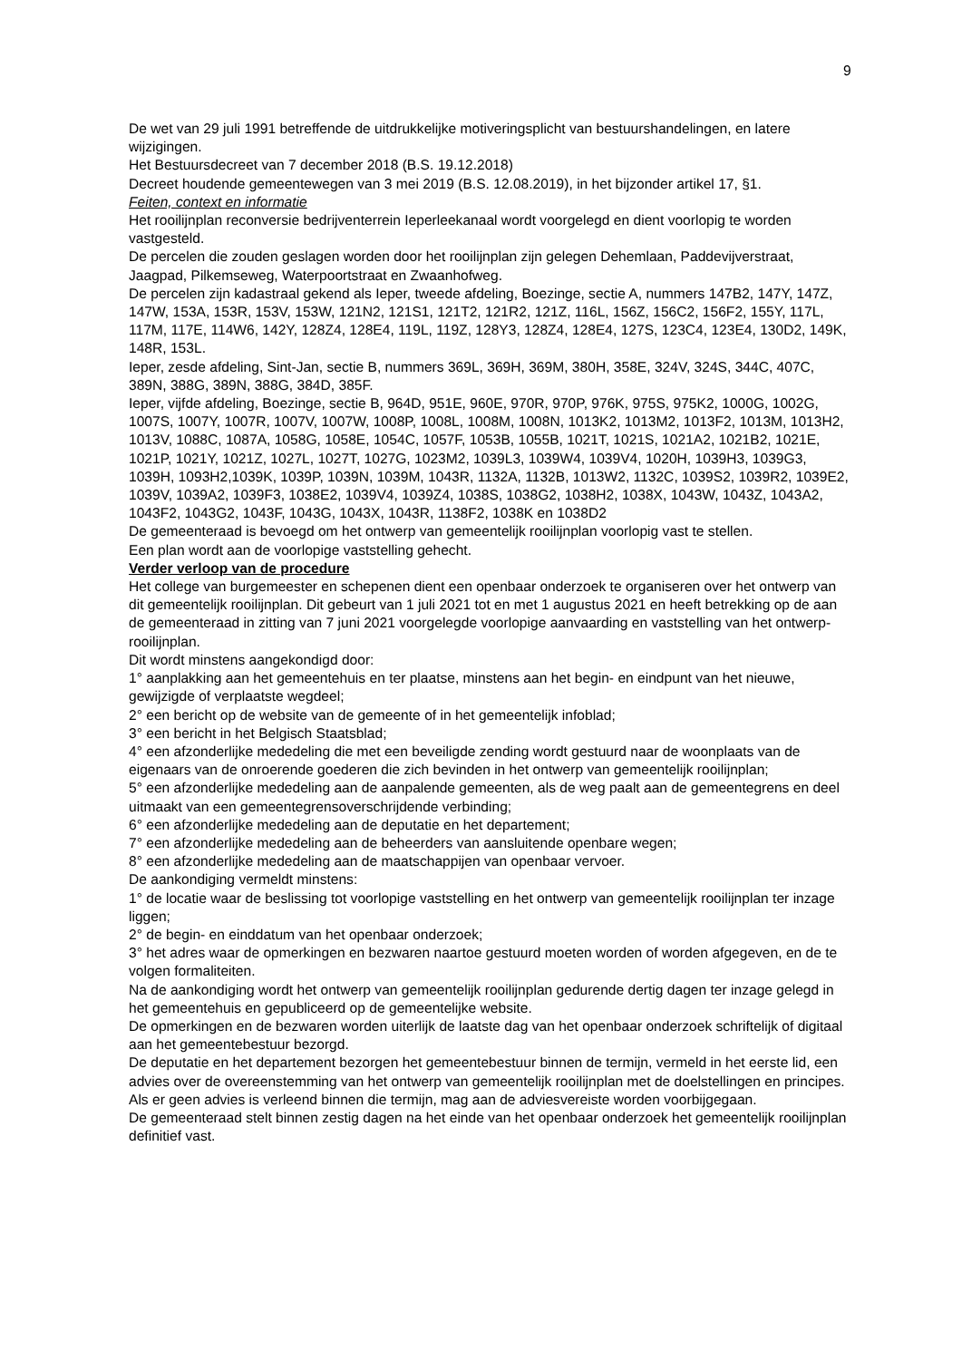9
De wet van 29 juli 1991 betreffende de uitdrukkelijke motiveringsplicht van bestuurshandelingen, en latere wijzigingen.
Het Bestuursdecreet van 7 december 2018 (B.S. 19.12.2018)
Decreet houdende gemeentewegen van 3 mei 2019 (B.S. 12.08.2019), in het bijzonder artikel 17, §1.
Feiten, context en informatie
Het rooilijnplan reconversie bedrijventerrein Ieperleekanaal wordt voorgelegd en dient voorlopig te worden vastgesteld.
De percelen die zouden geslagen worden door het rooilijnplan zijn gelegen Dehemlaan, Paddevijverstraat, Jaagpad, Pilkemseweg, Waterpoortstraat en Zwaanhofweg.
De percelen zijn kadastraal gekend als Ieper, tweede afdeling, Boezinge, sectie A, nummers 147B2, 147Y, 147Z, 147W, 153A, 153R, 153V, 153W, 121N2, 121S1, 121T2, 121R2, 121Z, 116L, 156Z, 156C2, 156F2, 155Y, 117L, 117M, 117E, 114W6, 142Y, 128Z4, 128E4, 119L, 119Z, 128Y3, 128Z4, 128E4, 127S, 123C4, 123E4, 130D2, 149K, 148R, 153L.
Ieper, zesde afdeling, Sint-Jan, sectie B, nummers 369L, 369H, 369M, 380H, 358E, 324V, 324S, 344C, 407C, 389N, 388G, 389N, 388G, 384D, 385F.
Ieper, vijfde afdeling, Boezinge, sectie B, 964D, 951E, 960E, 970R, 970P, 976K, 975S, 975K2, 1000G, 1002G, 1007S, 1007Y, 1007R, 1007V, 1007W, 1008P, 1008L, 1008M, 1008N, 1013K2, 1013M2, 1013F2, 1013M, 1013H2, 1013V, 1088C, 1087A, 1058G, 1058E, 1054C, 1057F, 1053B, 1055B, 1021T, 1021S, 1021A2, 1021B2, 1021E, 1021P, 1021Y, 1021Z, 1027L, 1027T, 1027G, 1023M2, 1039L3, 1039W4, 1039V4, 1020H, 1039H3, 1039G3, 1039H, 1093H2,1039K, 1039P, 1039N, 1039M, 1043R, 1132A, 1132B, 1013W2, 1132C, 1039S2, 1039R2, 1039E2, 1039V, 1039A2, 1039F3, 1038E2, 1039V4, 1039Z4, 1038S, 1038G2, 1038H2, 1038X, 1043W, 1043Z, 1043A2, 1043F2, 1043G2, 1043F, 1043G, 1043X, 1043R, 1138F2, 1038K en 1038D2
De gemeenteraad is bevoegd om het ontwerp van gemeentelijk rooilijnplan voorlopig vast te stellen.
Een plan wordt aan de voorlopige vaststelling gehecht.
Verder verloop van de procedure
Het college van burgemeester en schepenen dient een openbaar onderzoek te organiseren over het ontwerp van dit gemeentelijk rooilijnplan. Dit gebeurt van 1 juli 2021 tot en met 1 augustus 2021 en heeft betrekking op de aan de gemeenteraad in zitting van 7 juni 2021 voorgelegde voorlopige aanvaarding en vaststelling van het ontwerp-rooilijnplan.
Dit wordt minstens aangekondigd door:
1° aanplakking aan het gemeentehuis en ter plaatse, minstens aan het begin- en eindpunt van het nieuwe, gewijzigde of verplaatste wegdeel;
2° een bericht op de website van de gemeente of in het gemeentelijk infoblad;
3° een bericht in het Belgisch Staatsblad;
4° een afzonderlijke mededeling die met een beveiligde zending wordt gestuurd naar de woonplaats van de eigenaars van de onroerende goederen die zich bevinden in het ontwerp van gemeentelijk rooilijnplan;
5° een afzonderlijke mededeling aan de aanpalende gemeenten, als de weg paalt aan de gemeentegrens en deel uitmaakt van een gemeentegrensoverschrijdende verbinding;
6° een afzonderlijke mededeling aan de deputatie en het departement;
7° een afzonderlijke mededeling aan de beheerders van aansluitende openbare wegen;
8° een afzonderlijke mededeling aan de maatschappijen van openbaar vervoer.
De aankondiging vermeldt minstens:
1° de locatie waar de beslissing tot voorlopige vaststelling en het ontwerp van gemeentelijk rooilijnplan ter inzage liggen;
2° de begin- en einddatum van het openbaar onderzoek;
3° het adres waar de opmerkingen en bezwaren naartoe gestuurd moeten worden of worden afgegeven, en de te volgen formaliteiten.
Na de aankondiging wordt het ontwerp van gemeentelijk rooilijnplan gedurende dertig dagen ter inzage gelegd in het gemeentehuis en gepubliceerd op de gemeentelijke website.
De opmerkingen en de bezwaren worden uiterlijk de laatste dag van het openbaar onderzoek schriftelijk of digitaal aan het gemeentebestuur bezorgd.
De deputatie en het departement bezorgen het gemeentebestuur binnen de termijn, vermeld in het eerste lid, een advies over de overeenstemming van het ontwerp van gemeentelijk rooilijnplan met de doelstellingen en principes. Als er geen advies is verleend binnen die termijn, mag aan de adviesvereiste worden voorbijgegaan.
De gemeenteraad stelt binnen zestig dagen na het einde van het openbaar onderzoek het gemeentelijk rooilijnplan definitief vast.